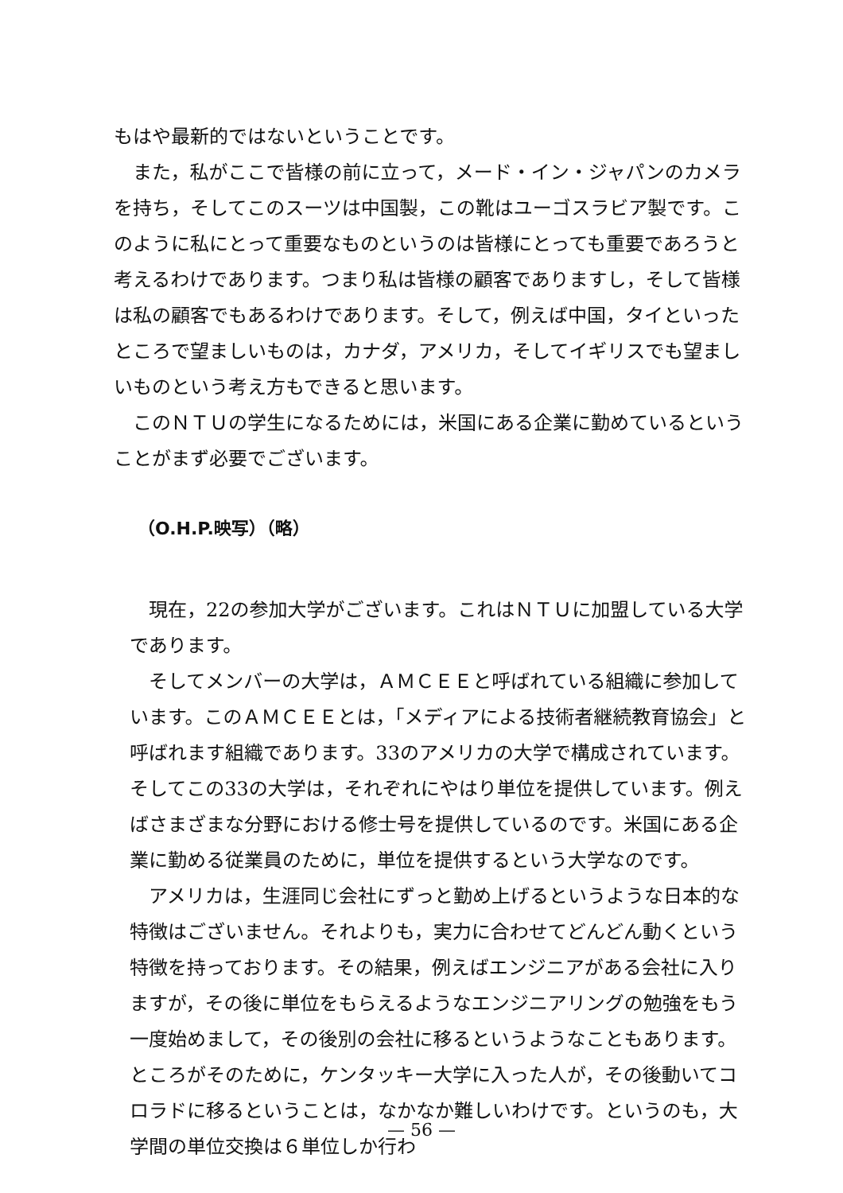もはや最新的ではないということです。
また，私がここで皆様の前に立って，メード・イン・ジャパンのカメラを持ち，そしてこのスーツは中国製，この靴はユーゴスラビア製です。このように私にとって重要なものというのは皆様にとっても重要であろうと考えるわけであります。つまり私は皆様の顧客でありますし，そして皆様は私の顧客でもあるわけであります。そして，例えば中国，タイといったところで望ましいものは，カナダ，アメリカ，そしてイギリスでも望ましいものという考え方もできると思います。
このＮＴＵの学生になるためには，米国にある企業に勤めているということがまず必要でございます。
（O.H.P.映写）（略）
現在，22の参加大学がございます。これはＮＴＵに加盟している大学であります。
そしてメンバーの大学は，ＡＭＣＥＥと呼ばれている組織に参加しています。このＡＭＣＥＥとは，「メディアによる技術者継続教育協会」と呼ばれます組織であります。33のアメリカの大学で構成されています。そしてこの33の大学は，それぞれにやはり単位を提供しています。例えばさまざまな分野における修士号を提供しているのです。米国にある企業に勤める従業員のために，単位を提供するという大学なのです。
アメリカは，生涯同じ会社にずっと勤め上げるというような日本的な特徴はございません。それよりも，実力に合わせてどんどん動くという特徴を持っております。その結果，例えばエンジニアがある会社に入りますが，その後に単位をもらえるようなエンジニアリングの勉強をもう一度始めまして，その後別の会社に移るというようなこともあります。ところがそのために，ケンタッキー大学に入った人が，その後動いてコロラドに移るということは，なかなか難しいわけです。というのも，大学間の単位交換は６単位しか行わ
— 56 —